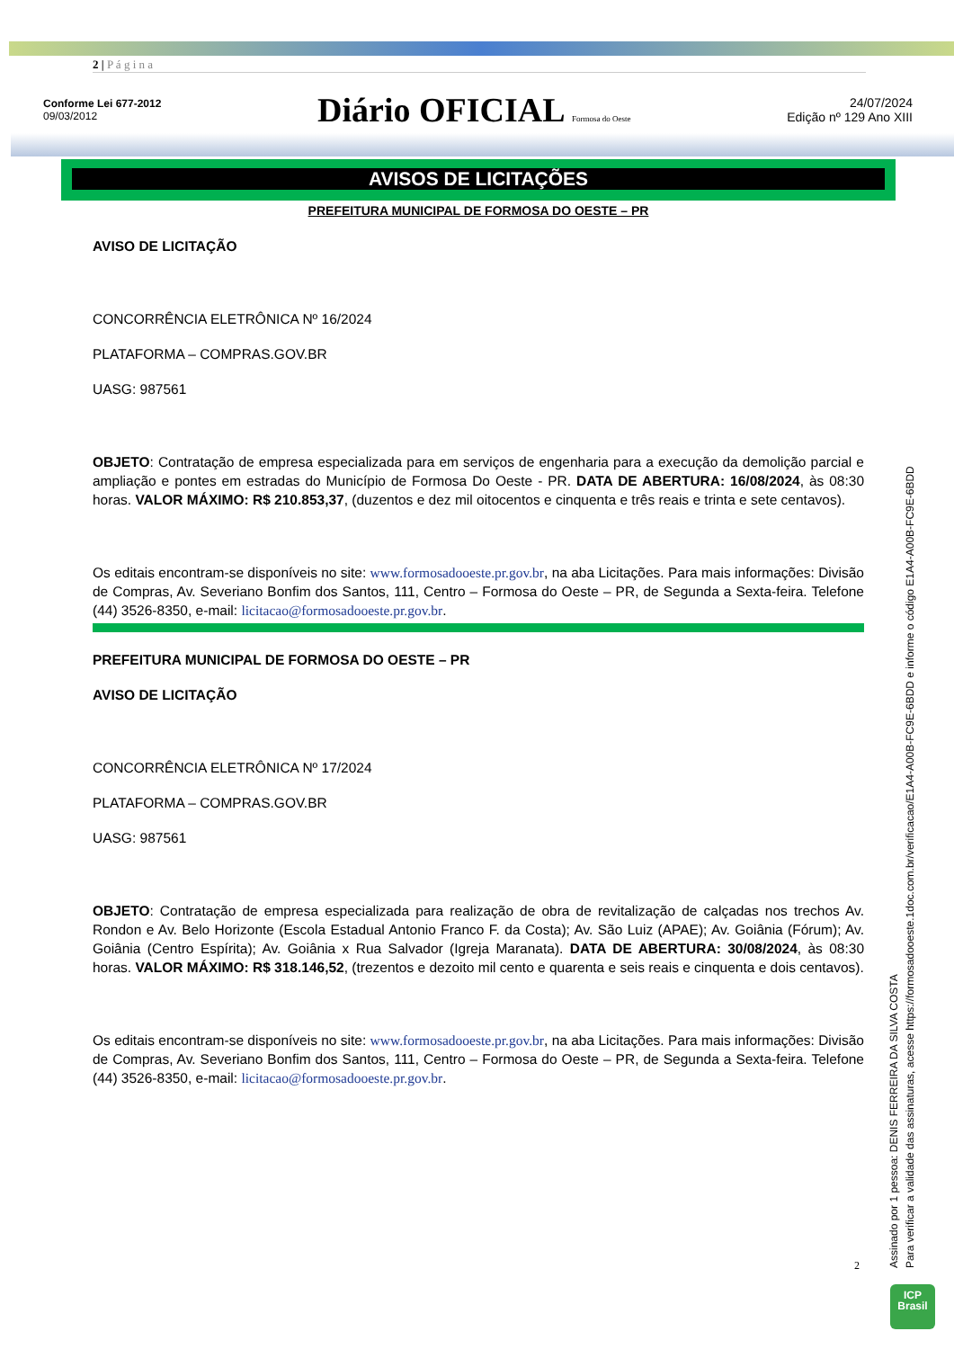2 | P á g i n a
Conforme Lei 677-2012
09/03/2012
Diário OFICIAL Formosa do Oeste
24/07/2024
Edição nº 129 Ano XIII
AVISOS DE LICITAÇÕES
PREFEITURA MUNICIPAL DE FORMOSA DO OESTE – PR
AVISO DE LICITAÇÃO
CONCORRÊNCIA ELETRÔNICA Nº 16/2024
PLATAFORMA – COMPRAS.GOV.BR
UASG: 987561
OBJETO: Contratação de empresa especializada para em serviços de engenharia para a execução da demolição parcial e ampliação e pontes em estradas do Município de Formosa Do Oeste - PR. DATA DE ABERTURA: 16/08/2024, às 08:30 horas. VALOR MÁXIMO: R$ 210.853,37, (duzentos e dez mil oitocentos e cinquenta e três reais e trinta e sete centavos).
Os editais encontram-se disponíveis no site: www.formosadooeste.pr.gov.br, na aba Licitações. Para mais informações: Divisão de Compras, Av. Severiano Bonfim dos Santos, 111, Centro – Formosa do Oeste – PR, de Segunda a Sexta-feira. Telefone (44) 3526-8350, e-mail: licitacao@formosadooeste.pr.gov.br.
PREFEITURA MUNICIPAL DE FORMOSA DO OESTE – PR
AVISO DE LICITAÇÃO
CONCORRÊNCIA ELETRÔNICA Nº 17/2024
PLATAFORMA – COMPRAS.GOV.BR
UASG: 987561
OBJETO: Contratação de empresa especializada para realização de obra de revitalização de calçadas nos trechos Av. Rondon e Av. Belo Horizonte (Escola Estadual Antonio Franco F. da Costa); Av. São Luiz (APAE); Av. Goiânia (Fórum); Av. Goiânia (Centro Espírita); Av. Goiânia x Rua Salvador (Igreja Maranata). DATA DE ABERTURA: 30/08/2024, às 08:30 horas. VALOR MÁXIMO: R$ 318.146,52, (trezentos e dezoito mil cento e quarenta e seis reais e cinquenta e dois centavos).
Os editais encontram-se disponíveis no site: www.formosadooeste.pr.gov.br, na aba Licitações. Para mais informações: Divisão de Compras, Av. Severiano Bonfim dos Santos, 111, Centro – Formosa do Oeste – PR, de Segunda a Sexta-feira. Telefone (44) 3526-8350, e-mail: licitacao@formosadooeste.pr.gov.br.
2
Assinado por 1 pessoa: DENIS FERREIRA DA SILVA COSTA
Para verificar a validade das assinaturas, acesse https://formosadooeste.1doc.com.br/verificacao/E1A4-A00B-FC9E-6BDD e informe o código E1A4-A00B-FC9E-6BDD
ICP
Brasil